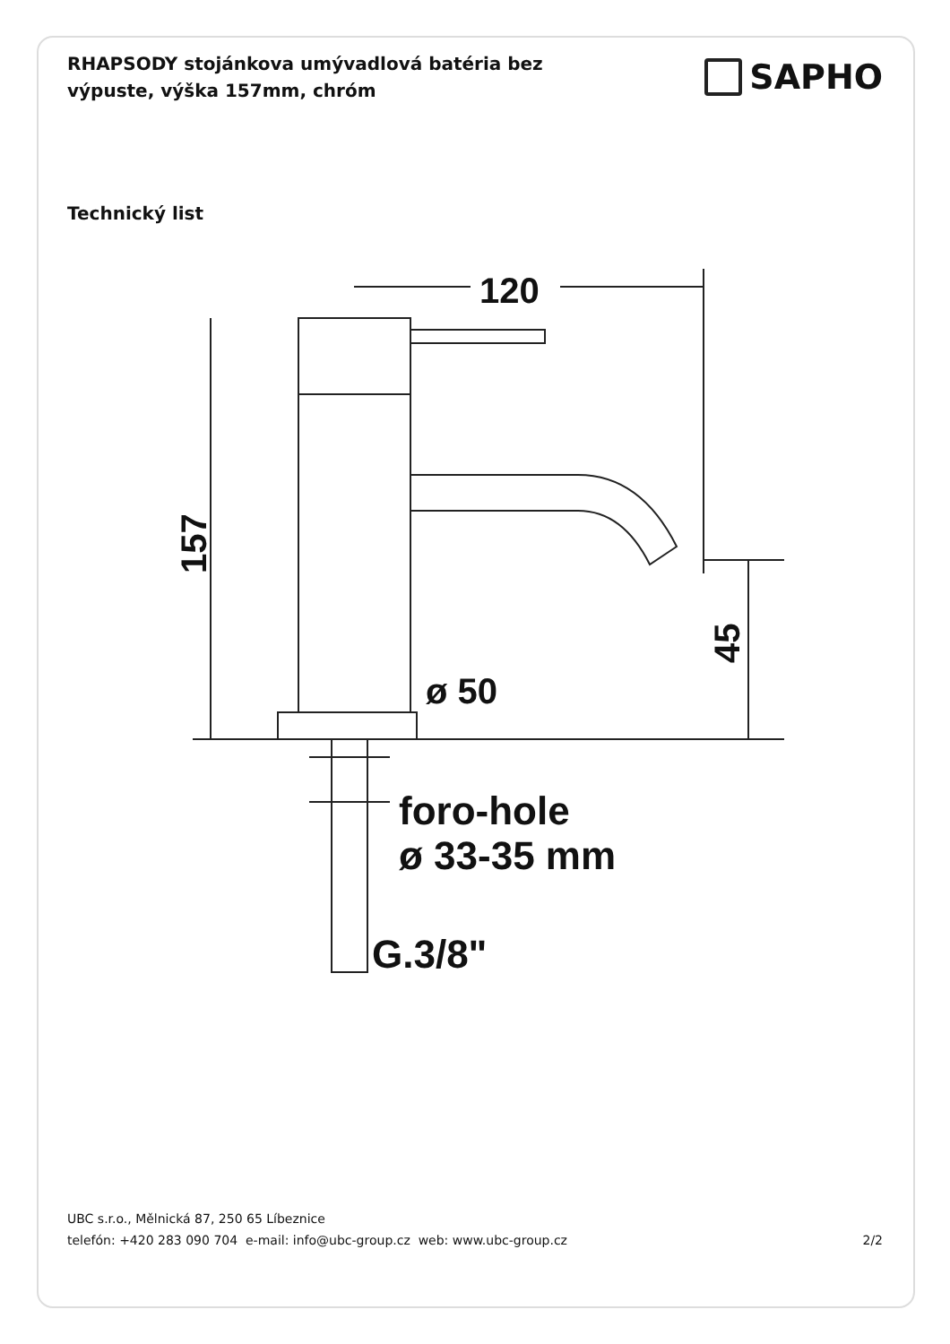RHAPSODY stojánkova umývadlová batéria bez výpuste, výška 157mm, chróm
SAPHO
Technický list
120
157
45
ø 50
foro-hole
ø 33-35 mm
G.3/8"
UBC s.r.o., Mělnická 87, 250 65 Líbeznice
telefón: +420 283 090 704 e-mail: info@ubc-group.cz web: www.ubc-group.cz 2/2